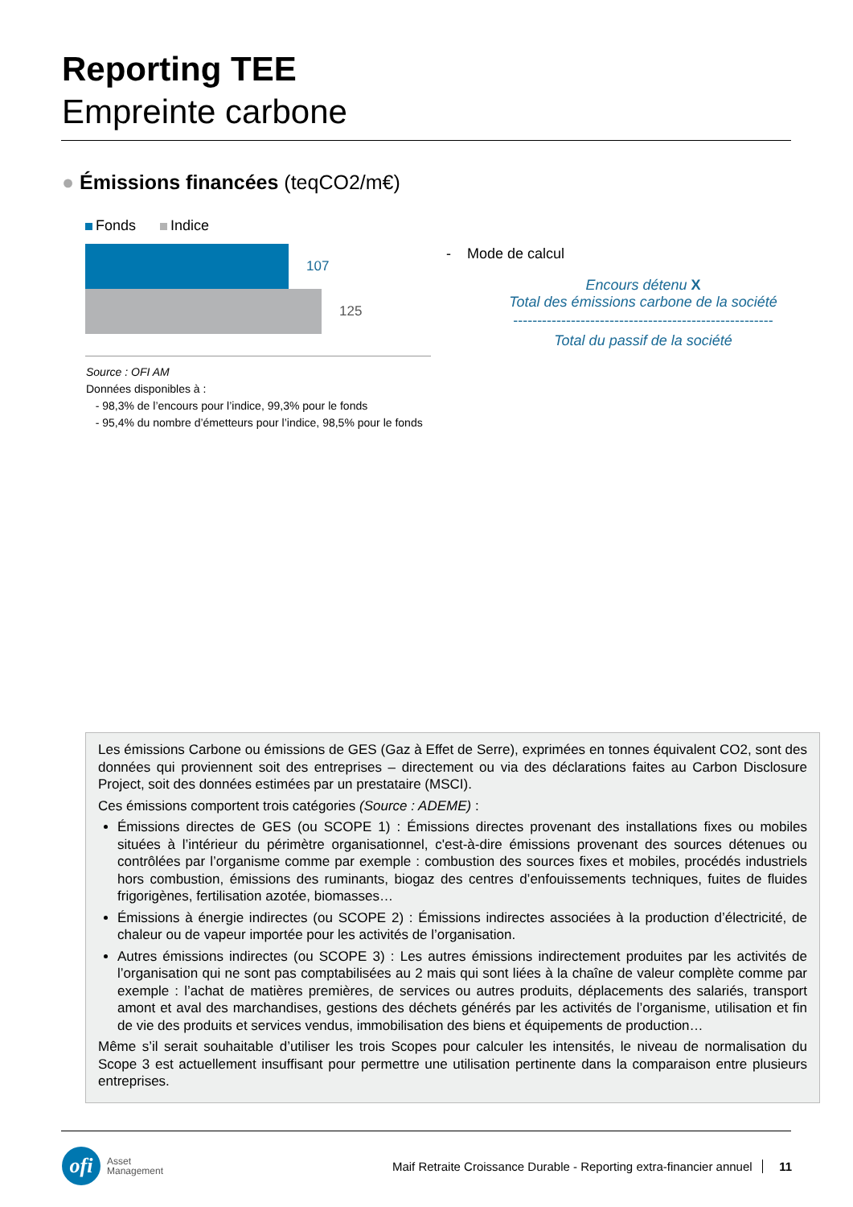Reporting TEE
Empreinte carbone
● Émissions financées (teqCO2/m€)
Fonds Indice
107
125
Source : OFI AM
Données disponibles à :
- 98,3% de l’encours pour l’indice, 99,3% pour le fonds
- 95,4% du nombre d’émetteurs pour l’indice, 98,5% pour le fonds
- Mode de calcul
Encours détenu X
Total des émissions carbone de la société
------------------------------------------------------
Total du passif de la société
Les émissions Carbone ou émissions de GES (Gaz à Effet de Serre), exprimées en tonnes équivalent CO2, sont des données qui proviennent soit des entreprises – directement ou via des déclarations faites au Carbon Disclosure Project, soit des données estimées par un prestataire (MSCI).
Ces émissions comportent trois catégories (Source : ADEME) :
Émissions directes de GES (ou SCOPE 1) : Émissions directes provenant des installations fixes ou mobiles situées à l’intérieur du périmètre organisationnel, c'est-à-dire émissions provenant des sources détenues ou contrôlées par l’organisme comme par exemple : combustion des sources fixes et mobiles, procédés industriels hors combustion, émissions des ruminants, biogaz des centres d’enfouissements techniques, fuites de fluides frigorigènes, fertilisation azotée, biomasses…
Émissions à énergie indirectes (ou SCOPE 2) : Émissions indirectes associées à la production d’électricité, de chaleur ou de vapeur importée pour les activités de l’organisation.
Autres émissions indirectes (ou SCOPE 3) : Les autres émissions indirectement produites par les activités de l’organisation qui ne sont pas comptabilisées au 2 mais qui sont liées à la chaîne de valeur complète comme par exemple : l’achat de matières premières, de services ou autres produits, déplacements des salariés, transport amont et aval des marchandises, gestions des déchets générés par les activités de l’organisme, utilisation et fin de vie des produits et services vendus, immobilisation des biens et équipements de production…
Même s’il serait souhaitable d’utiliser les trois Scopes pour calculer les intensités, le niveau de normalisation du Scope 3 est actuellement insuffisant pour permettre une utilisation pertinente dans la comparaison entre plusieurs entreprises.
ofi
Asset
Management
Maif Retraite Croissance Durable - Reporting extra-financier annuel 11